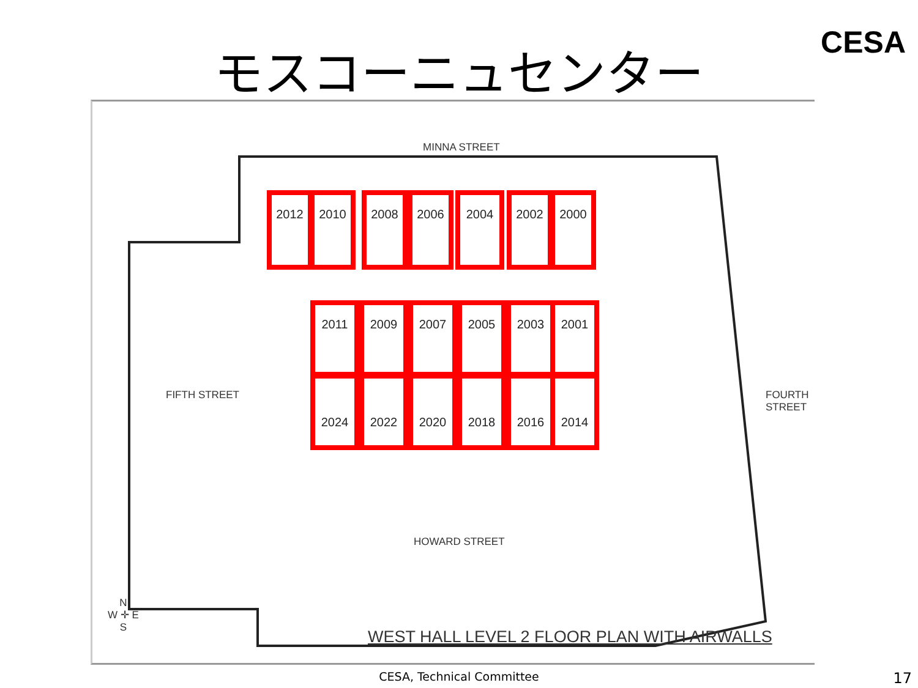モスコーニュセンター CESA
MINNA STREET
HOWARD STREET
FIFTH STREET FOURTH STREET
2012 2010 2008 2006 2004 2002 2000
2011 2009 2007 2005 2003 2001
2024 2022 2020 2018 2016 2014
N
W ✛ E
S
WEST HALL LEVEL 2 FLOOR PLAN WITH AIRWALLS
CESA, Technical Committee 17